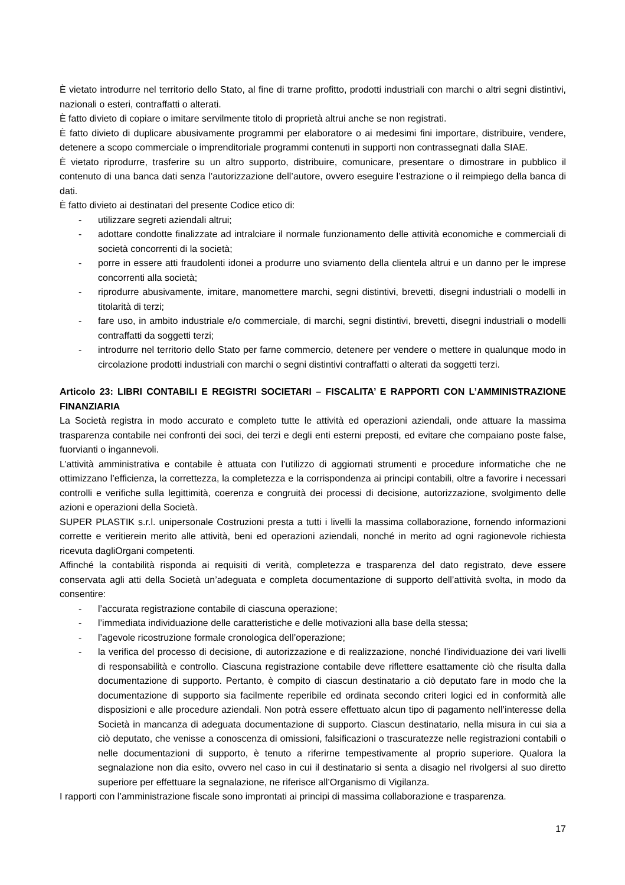È vietato introdurre nel territorio dello Stato, al fine di trarne profitto, prodotti industriali con marchi o altri segni distintivi, nazionali o esteri, contraffatti o alterati.
È fatto divieto di copiare o imitare servilmente titolo di proprietà altrui anche se non registrati.
È fatto divieto di duplicare abusivamente programmi per elaboratore o ai medesimi fini importare, distribuire, vendere, detenere a scopo commerciale o imprenditoriale programmi contenuti in supporti non contrassegnati dalla SIAE.
È vietato riprodurre, trasferire su un altro supporto, distribuire, comunicare, presentare o dimostrare in pubblico il contenuto di una banca dati senza l’autorizzazione dell’autore, ovvero eseguire l’estrazione o il reimpiego della banca di dati.
È fatto divieto ai destinatari del presente Codice etico di:
- utilizzare segreti aziendali altrui;
- adottare condotte finalizzate ad intralciare il normale funzionamento delle attività economiche e commerciali di società concorrenti di la società;
- porre in essere atti fraudolenti idonei a produrre uno sviamento della clientela altrui e un danno per le imprese concorrenti alla società;
- riprodurre abusivamente, imitare, manomettere marchi, segni distintivi, brevetti, disegni industriali o modelli in titolarità di terzi;
- fare uso, in ambito industriale e/o commerciale, di marchi, segni distintivi, brevetti, disegni industriali o modelli contraffatti da soggetti terzi;
- introdurre nel territorio dello Stato per farne commercio, detenere per vendere o mettere in qualunque modo in circolazione prodotti industriali con marchi o segni distintivi contraffatti o alterati da soggetti terzi.
Articolo 23: LIBRI CONTABILI E REGISTRI SOCIETARI – FISCALITA’ E RAPPORTI CON L’AMMINISTRAZIONE FINANZIARIA
La Società registra in modo accurato e completo tutte le attività ed operazioni aziendali, onde attuare la massima trasparenza contabile nei confronti dei soci, dei terzi e degli enti esterni preposti, ed evitare che compaiano poste false, fuorvianti o ingannevoli.
L’attività amministrativa e contabile è attuata con l’utilizzo di aggiornati strumenti e procedure informatiche che ne ottimizzano l’efficienza, la correttezza, la completezza e la corrispondenza ai principi contabili, oltre a favorire i necessari controlli e verifiche sulla legittimità, coerenza e congruità dei processi di decisione, autorizzazione, svolgimento delle azioni e operazioni della Società.
SUPER PLASTIK s.r.l. unipersonale Costruzioni presta a tutti i livelli la massima collaborazione, fornendo informazioni corrette e veritierein merito alle attività, beni ed operazioni aziendali, nonché in merito ad ogni ragionevole richiesta ricevuta dagliOrgani competenti.
Affinché la contabilità risponda ai requisiti di verità, completezza e trasparenza del dato registrato, deve essere conservata agli atti della Società un’adeguata e completa documentazione di supporto dell’attività svolta, in modo da consentire:
- l’accurata registrazione contabile di ciascuna operazione;
- l’immediata individuazione delle caratteristiche e delle motivazioni alla base della stessa;
- l’agevole ricostruzione formale cronologica dell’operazione;
- la verifica del processo di decisione, di autorizzazione e di realizzazione, nonché l’individuazione dei vari livelli di responsabilità e controllo. Ciascuna registrazione contabile deve riflettere esattamente ciò che risulta dalla documentazione di supporto. Pertanto, è compito di ciascun destinatario a ciò deputato fare in modo che la documentazione di supporto sia facilmente reperibile ed ordinata secondo criteri logici ed in conformità alle disposizioni e alle procedure aziendali. Non potrà essere effettuato alcun tipo di pagamento nell’interesse della Società in mancanza di adeguata documentazione di supporto. Ciascun destinatario, nella misura in cui sia a ciò deputato, che venisse a conoscenza di omissioni, falsificazioni o trascuratezze nelle registrazioni contabili o nelle documentazioni di supporto, è tenuto a riferirne tempestivamente al proprio superiore. Qualora la segnalazione non dia esito, ovvero nel caso in cui il destinatario si senta a disagio nel rivolgersi al suo diretto superiore per effettuare la segnalazione, ne riferisce all’Organismo di Vigilanza.
I rapporti con l’amministrazione fiscale sono improntati ai principi di massima collaborazione e trasparenza.
17